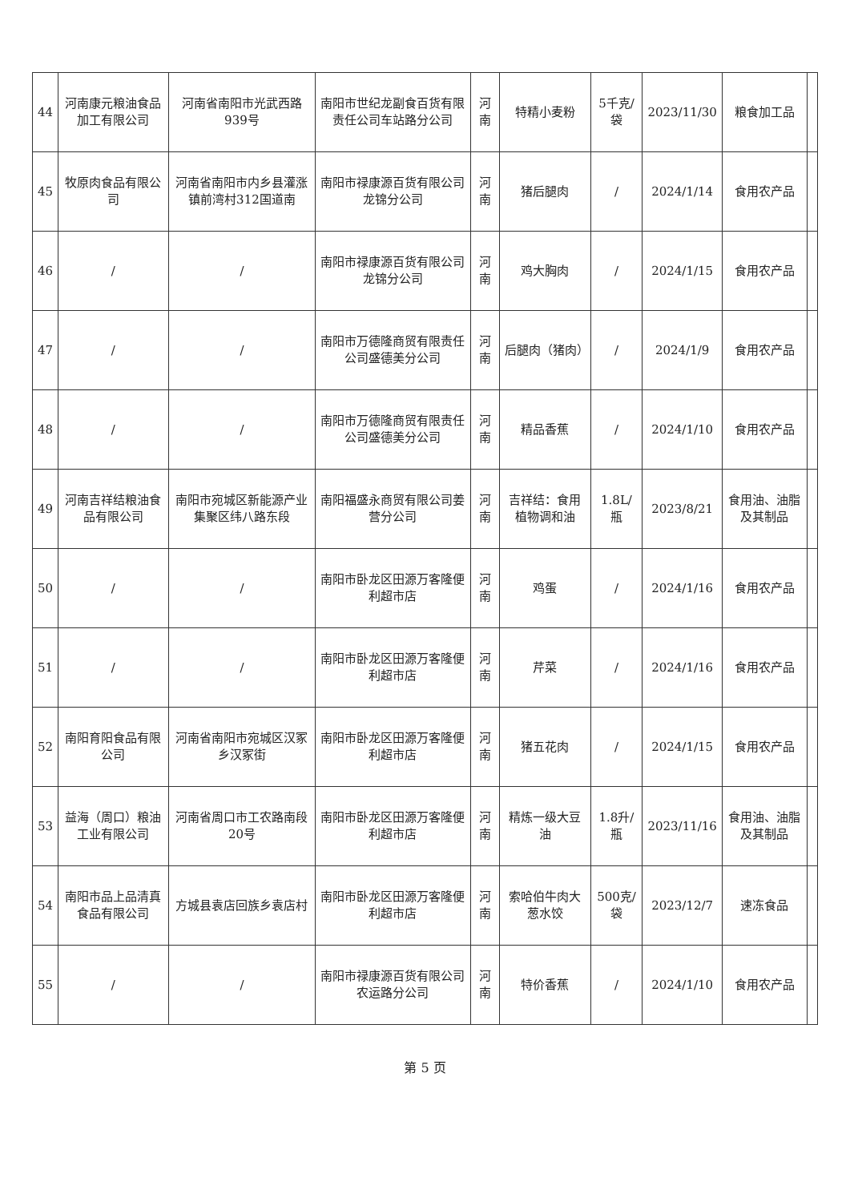| 44 | 河南康元粮油食品加工有限公司 | 河南省南阳市光武西路939号 | 南阳市世纪龙副食百货有限责任公司车站路分公司 | 河南 | 特精小麦粉 | 5千克/袋 | 2023/11/30 | 粮食加工品 | |
| 45 | 牧原肉食品有限公司 | 河南省南阳市内乡县灌涨镇前湾村312国道南 | 南阳市禄康源百货有限公司龙锦分公司 | 河南 | 猪后腿肉 | / | 2024/1/14 | 食用农产品 | |
| 46 | / | / | 南阳市禄康源百货有限公司龙锦分公司 | 河南 | 鸡大胸肉 | / | 2024/1/15 | 食用农产品 | |
| 47 | / | / | 南阳市万德隆商贸有限责任公司盛德美分公司 | 河南 | 后腿肉（猪肉） | / | 2024/1/9 | 食用农产品 | |
| 48 | / | / | 南阳市万德隆商贸有限责任公司盛德美分公司 | 河南 | 精品香蕉 | / | 2024/1/10 | 食用农产品 | |
| 49 | 河南吉祥结粮油食品有限公司 | 南阳市宛城区新能源产业集聚区纬八路东段 | 南阳福盛永商贸有限公司姜营分公司 | 河南 | 吉祥结：食用植物调和油 | 1.8L/瓶 | 2023/8/21 | 食用油、油脂及其制品 | |
| 50 | / | / | 南阳市卧龙区田源万客隆便利超市店 | 河南 | 鸡蛋 | / | 2024/1/16 | 食用农产品 | |
| 51 | / | / | 南阳市卧龙区田源万客隆便利超市店 | 河南 | 芹菜 | / | 2024/1/16 | 食用农产品 | |
| 52 | 南阳育阳食品有限公司 | 河南省南阳市宛城区汉冢乡汉冢街 | 南阳市卧龙区田源万客隆便利超市店 | 河南 | 猪五花肉 | / | 2024/1/15 | 食用农产品 | |
| 53 | 益海（周口）粮油工业有限公司 | 河南省周口市工农路南段20号 | 南阳市卧龙区田源万客隆便利超市店 | 河南 | 精炼一级大豆油 | 1.8升/瓶 | 2023/11/16 | 食用油、油脂及其制品 | |
| 54 | 南阳市品上品清真食品有限公司 | 方城县袁店回族乡袁店村 | 南阳市卧龙区田源万客隆便利超市店 | 河南 | 索哈伯牛肉大葱水饺 | 500克/袋 | 2023/12/7 | 速冻食品 | |
| 55 | / | / | 南阳市禄康源百货有限公司农运路分公司 | 河南 | 特价香蕉 | / | 2024/1/10 | 食用农产品 | |
第 5 页